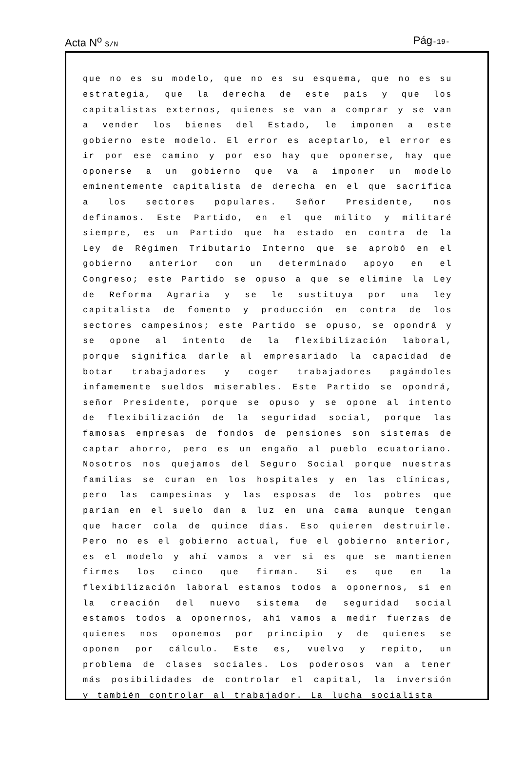Acta N<sup>o</sup> S/N Pág-19-
que no es su modelo, que no es su esquema, que no es su estrategia, que la derecha de este país y que los capitalistas externos, quienes se van a comprar y se van a vender los bienes del Estado, le imponen a este gobierno este modelo. El error es aceptarlo, el error es ir por ese camino y por eso hay que oponerse, hay que oponerse a un gobierno que va a imponer un modelo eminentemente capitalista de derecha en el que sacrifica a los sectores populares. Señor Presidente, nos definamos. Este Partido, en el que milito y militaré siempre, es un Partido que ha estado en contra de la Ley de Régimen Tributario Interno que se aprobó en el gobierno anterior con un determinado apoyo en el Congreso; este Partido se opuso a que se elimine la Ley de Reforma Agraria y se le sustituya por una ley capitalista de fomento y producción en contra de los sectores campesinos; este Partido se opuso, se opondrá y se opone al intento de la flexibilización laboral, porque significa darle al empresariado la capacidad de botar trabajadores y coger trabajadores pagándoles infamemente sueldos miserables. Este Partido se opondrá, señor Presidente, porque se opuso y se opone al intento de flexibilización de la seguridad social, porque las famosas empresas de fondos de pensiones son sistemas de captar ahorro, pero es un engaño al pueblo ecuatoriano. Nosotros nos quejamos del Seguro Social porque nuestras familias se curan en los hospitales y en las clínicas, pero las campesinas y las esposas de los pobres que parían en el suelo dan a luz en una cama aunque tengan que hacer cola de quince días. Eso quieren destruirle. Pero no es el gobierno actual, fue el gobierno anterior, es el modelo y ahí vamos a ver si es que se mantienen firmes los cinco que firman. Si es que en la flexibilización laboral estamos todos a oponernos, si en la creación del nuevo sistema de seguridad social estamos todos a oponernos, ahí vamos a medir fuerzas de quienes nos oponemos por principio y de quienes se oponen por cálculo. Este es, vuelvo y repito, un problema de clases sociales. Los poderosos van a tener más posibilidades de controlar el capital, la inversión y también controlar al trabajador. La lucha socialista